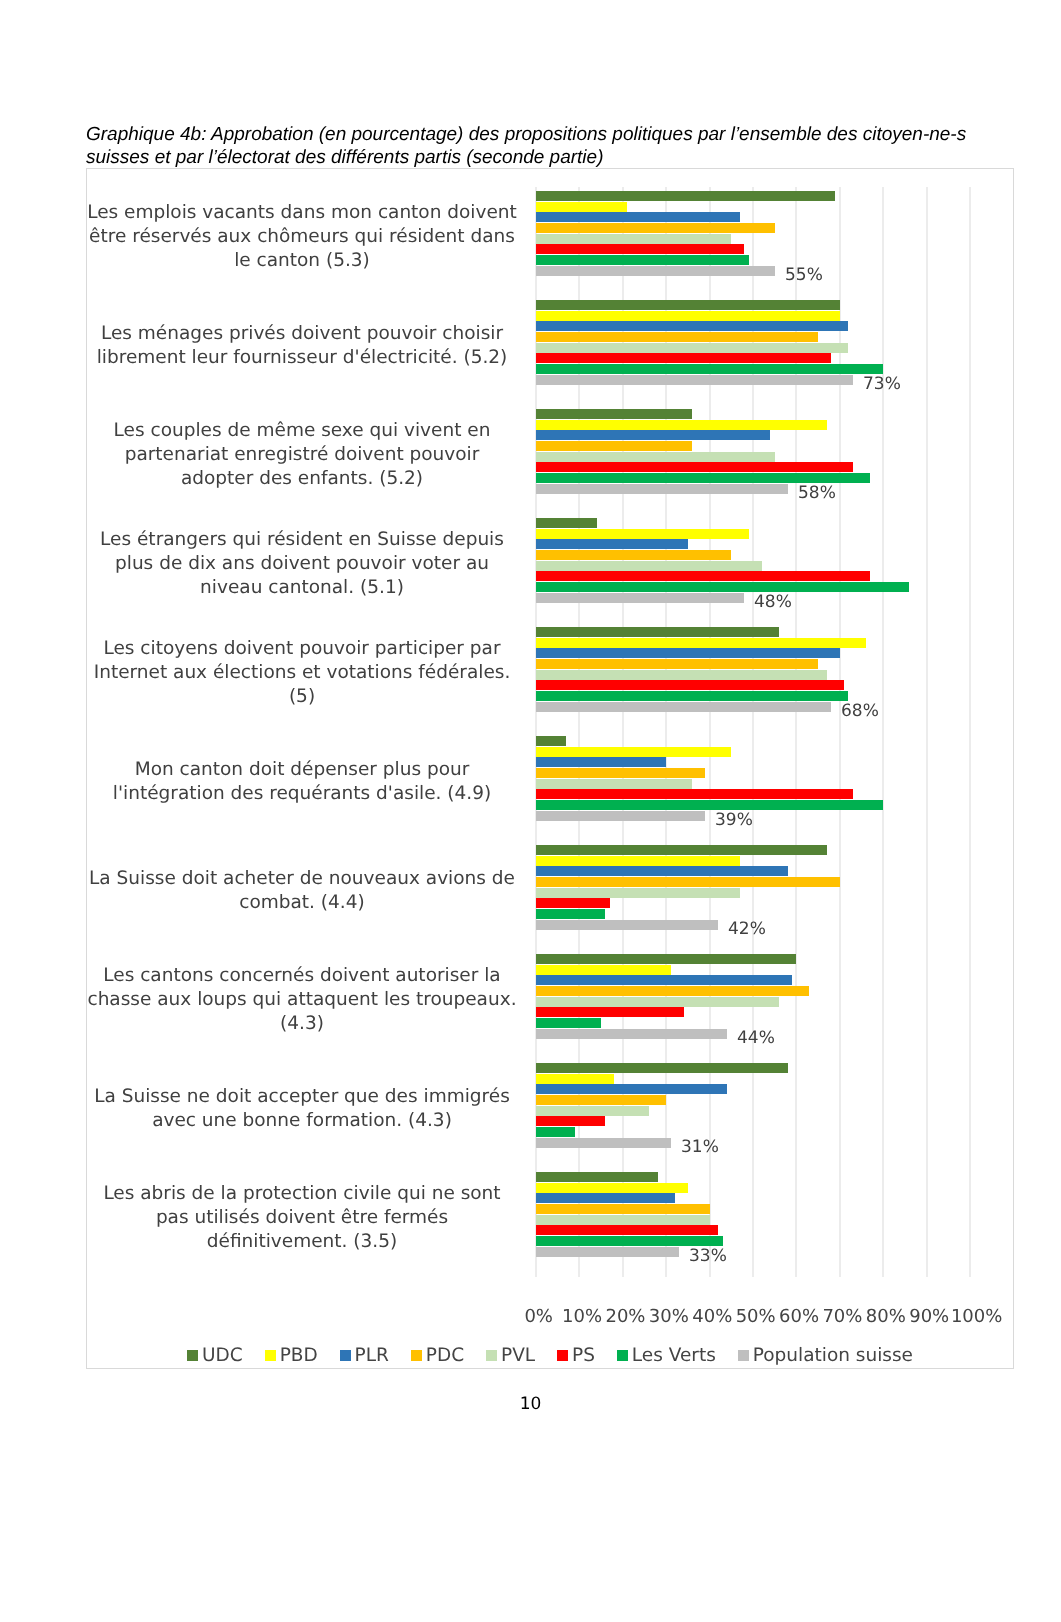Graphique 4b: Approbation (en pourcentage) des propositions politiques par l’ensemble des citoyen-ne-s suisses et par l’électorat des différents partis (seconde partie)
Les emplois vacants dans mon canton doivent être réservés aux chômeurs qui résident dans le canton (5.3)
55%
Les ménages privés doivent pouvoir choisir librement leur fournisseur d'électricité. (5.2)
73%
Les couples de même sexe qui vivent en partenariat enregistré doivent pouvoir adopter des enfants. (5.2)
58%
Les étrangers qui résident en Suisse depuis plus de dix ans doivent pouvoir voter au niveau cantonal. (5.1)
48%
Les citoyens doivent pouvoir participer par Internet aux élections et votations fédérales. (5)
68%
Mon canton doit dépenser plus pour l'intégration des requérants d'asile. (4.9)
39%
La Suisse doit acheter de nouveaux avions de combat. (4.4)
42%
Les cantons concernés doivent autoriser la chasse aux loups qui attaquent les troupeaux. (4.3)
44%
La Suisse ne doit accepter que des immigrés avec une bonne formation. (4.3)
31%
Les abris de la protection civile qui ne sont pas utilisés doivent être fermés définitivement. (3.5)
33%
0% 10% 20% 30% 40% 50% 60% 70% 80% 90% 100%
UDC PBD PLR PDC PVL PS Les Verts Population suisse
10